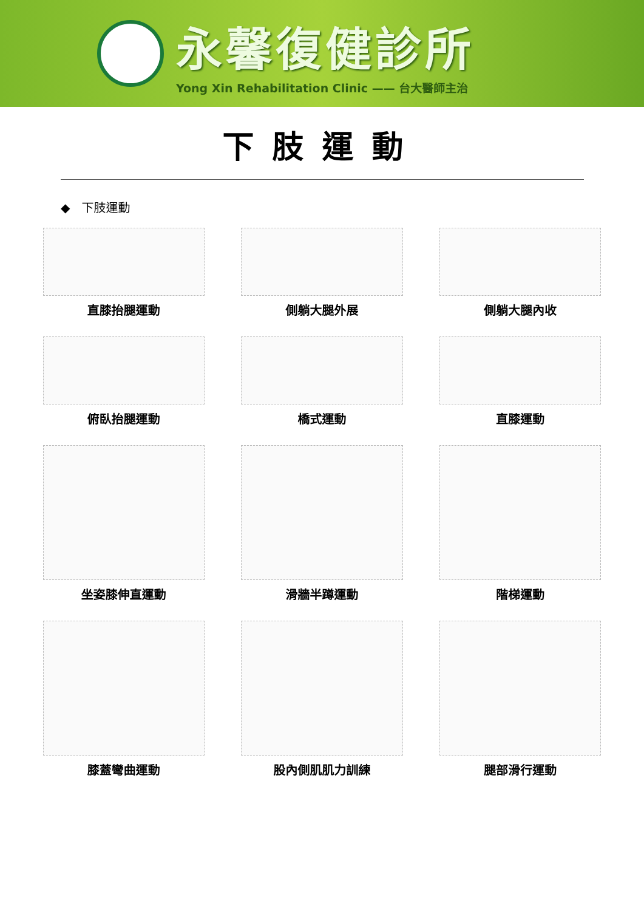永馨復健診所
Yong Xin Rehabilitation Clinic —— 台大醫師主治
下肢運動
◆ 下肢運動
直膝抬腿運動
側躺大腿外展
側躺大腿內收
俯臥抬腿運動
橋式運動
直膝運動
坐姿膝伸直運動
滑牆半蹲運動
階梯運動
膝蓋彎曲運動
股內側肌肌力訓練
腿部滑行運動